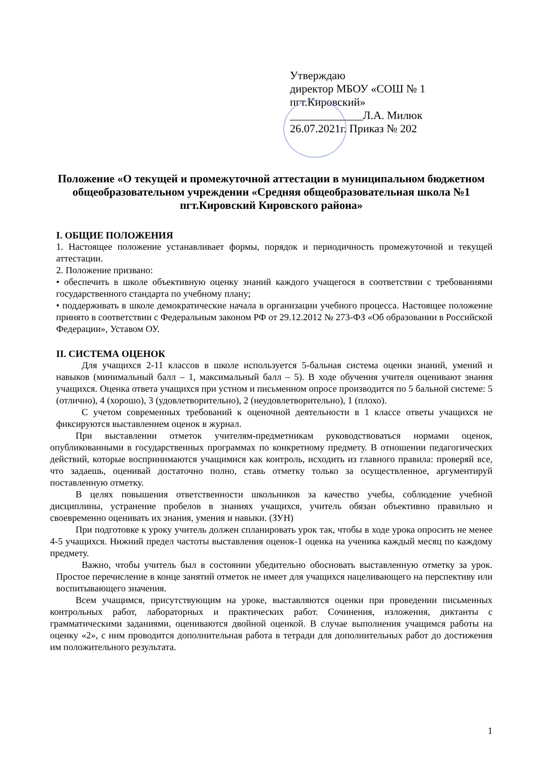Утверждаю
директор МБОУ «СОШ № 1
пгт.Кировский»
_____________Л.А. Милюк
26.07.2021г. Приказ № 202
Положение «О текущей и промежуточной аттестации в муниципальном бюджетном общеобразовательном учреждении «Средняя общеобразовательная школа №1 пгт.Кировский Кировского района»
I. ОБЩИЕ ПОЛОЖЕНИЯ
1. Настоящее положение устанавливает формы, порядок и периодичность промежуточной и текущей аттестации.
2. Положение призвано:
• обеспечить в школе объективную оценку знаний каждого учащегося в соответствии с требованиями государственного стандарта по учебному плану;
• поддерживать в школе демократические начала в организации учебного процесса. Настоящее положение принято в соответствии с Федеральным законом РФ от 29.12.2012 № 273-ФЗ «Об образовании в Российской Федерации», Уставом ОУ.
II. СИСТЕМА ОЦЕНОК
Для учащихся 2-11 классов в школе используется 5-бальная система оценки знаний, умений и навыков (минимальный балл – 1, максимальный балл – 5). В ходе обучения учителя оценивают знания учащихся. Оценка ответа учащихся при устном и письменном опросе производится по 5 бальной системе: 5 (отлично), 4 (хорошо), 3 (удовлетворительно), 2 (неудовлетворительно), 1 (плохо).
С учетом современных требований к оценочной деятельности в 1 классе ответы учащихся не фиксируются выставлением оценок в журнал.
При выставлении отметок учителям-предметникам руководствоваться нормами оценок, опубликованными в государственных программах по конкретному предмету. В отношении педагогических действий, которые воспринимаются учащимися как контроль, исходить из главного правила: проверяй все, что задаешь, оценивай достаточно полно, ставь отметку только за осуществленное, аргументируй поставленную отметку.
В целях повышения ответственности школьников за качество учебы, соблюдение учебной дисциплины, устранение пробелов в знаниях учащихся, учитель обязан объективно правильно и своевременно оценивать их знания, умения и навыки. (ЗУН)
При подготовке к уроку учитель должен спланировать урок так, чтобы в ходе урока опросить не менее 4-5 учащихся. Нижний предел частоты выставления оценок-1 оценка на ученика каждый месяц по каждому предмету.
Важно, чтобы учитель был в состоянии убедительно обосновать выставленную отметку за урок. Простое перечисление в конце занятий отметок не имеет для учащихся нацеливающего на перспективу или воспитывающего значения.
Всем учащимся, присутствующим на уроке, выставляются оценки при проведении письменных контрольных работ, лабораторных и практических работ. Сочинения, изложения, диктанты с грамматическими заданиями, оцениваются двойной оценкой. В случае выполнения учащимся работы на оценку «2», с ним проводится дополнительная работа в тетради для дополнительных работ до достижения им положительного результата.
1